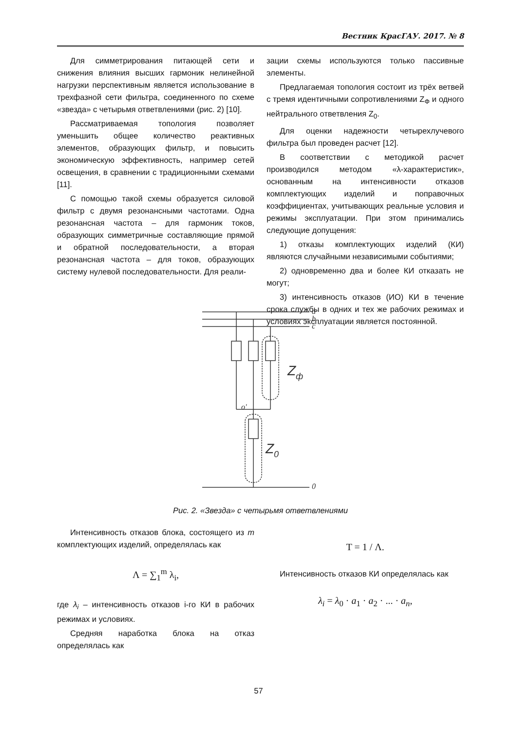Вестник КрасГАУ. 2017. № 8
Для симметрирования питающей сети и снижения влияния высших гармоник нелинейной нагрузки перспективным является использование в трехфазной сети фильтра, соединенного по схеме «звезда» с четырьмя ответвлениями (рис. 2) [10].
Рассматриваемая топология позволяет уменьшить общее количество реактивных элементов, образующих фильтр, и повысить экономическую эффективность, например сетей освещения, в сравнении с традиционными схемами [11].
С помощью такой схемы образуется силовой фильтр с двумя резонансными частотами. Одна резонансная частота – для гармоник токов, образующих симметричные составляющие прямой и обратной последовательности, а вторая резонансная частота – для токов, образующих систему нулевой последовательности. Для реали-
зации схемы используются только пассивные элементы.
Предлагаемая топология состоит из трёх ветвей с тремя идентичными сопротивлениями Z<sub>Ф</sub> и одного нейтрального ответвления Z<sub>0</sub>.
Для оценки надежности четырехлучевого фильтра был проведен расчет [12].
В соответствии с методикой расчет производился методом «λ-характеристик», основанным на интенсивности отказов комплектующих изделий и поправочных коэффициентах, учитывающих реальные условия и режимы эксплуатации. При этом принимались следующие допущения:
1) отказы комплектующих изделий (КИ) являются случайными независимыми событиями;
2) одновременно два и более КИ отказать не могут;
3) интенсивность отказов (ИО) КИ в течение срока службы в одних и тех же рабочих режимах и условиях эксплуатации является постоянной.
a
b
c
0
o'
Zф
Z0
Рис. 2. «Звезда» с четырьмя ответвлениями
Интенсивность отказов блока, состоящего из m комплектующих изделий, определялась как
Λ = ∑<sub>1</sub><sup>m</sup> λ<sub>i</sub>,
где λ<sub>i</sub> – интенсивность отказов i-го КИ в рабочих режимах и условиях.
Средняя наработка блока на отказ определялась как
T = 1 / Λ.
Интенсивность отказов КИ определялась как
λ<sub>i</sub> = λ<sub>0</sub> · a<sub>1</sub> · a<sub>2</sub> · ... · a<sub>n</sub>,
57